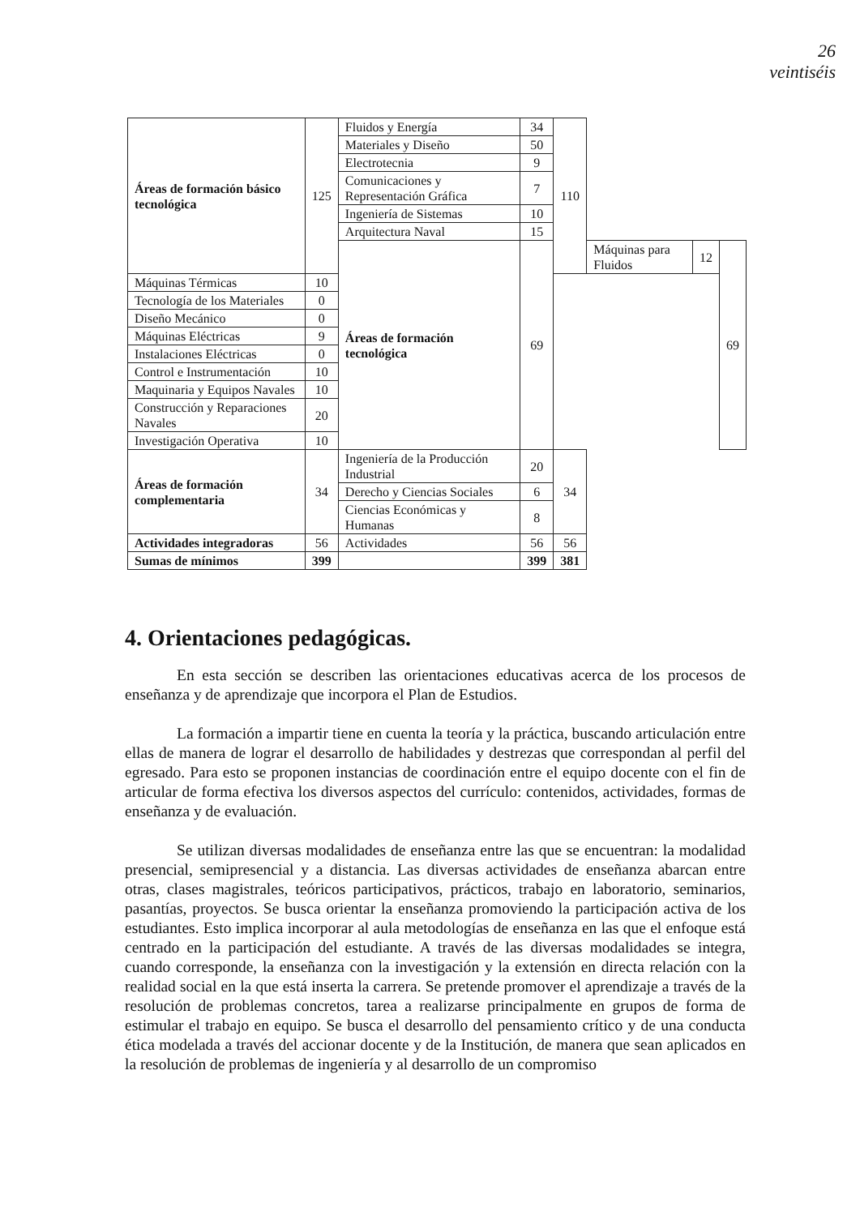26
veintiséis
| Áreas de formación básico tecnológica | 125 | Fluidos y Energía | 34 | 110 | | | |
| | | Materiales y Diseño | 50 | | | | |
| | | Electrotecnia | 9 | | | | |
| | | Comunicaciones y Representación Gráfica | 7 | | | | |
| | | Ingeniería de Sistemas | 10 | | | | |
| | | Arquitectura Naval | 15 | | | | |
| | | Áreas de formación tecnológica | 69 | | Máquinas para Fluidos | 12 | 69 |
| Máquinas Térmicas | 10 | | | | | | |
| Tecnología de los Materiales | 0 | | | | | | |
| Diseño Mecánico | 0 | | | | | | |
| Máquinas Eléctricas | 9 | | | | | | |
| Instalaciones Eléctricas | 0 | | | | | | |
| Control e Instrumentación | 10 | | | | | | |
| Maquinaria y Equipos Navales | 10 | | | | | | |
| Construcción y Reparaciones Navales | 20 | | | | | | |
| Investigación Operativa | 10 | | | | | | |
| Áreas de formación complementaria | 34 | Ingeniería de la Producción Industrial | 20 | 34 | | | |
| | | Derecho y Ciencias Sociales | 6 | | | | |
| | | Ciencias Económicas y Humanas | 8 | | | | |
| Actividades integradoras | 56 | Actividades | 56 | 56 | | | |
| Sumas de mínimos | 399 | | 399 | 381 | | | |
4. Orientaciones pedagógicas.
En esta sección se describen las orientaciones educativas acerca de los procesos de enseñanza y de aprendizaje que incorpora el Plan de Estudios.
La formación a impartir tiene en cuenta la teoría y la práctica, buscando articulación entre ellas de manera de lograr el desarrollo de habilidades y destrezas que correspondan al perfil del egresado. Para esto se proponen instancias de coordinación entre el equipo docente con el fin de articular de forma efectiva los diversos aspectos del currículo: contenidos, actividades, formas de enseñanza y de evaluación.
Se utilizan diversas modalidades de enseñanza entre las que se encuentran: la modalidad presencial, semipresencial y a distancia. Las diversas actividades de enseñanza abarcan entre otras, clases magistrales, teóricos participativos, prácticos, trabajo en laboratorio, seminarios, pasantías, proyectos. Se busca orientar la enseñanza promoviendo la participación activa de los estudiantes. Esto implica incorporar al aula metodologías de enseñanza en las que el enfoque está centrado en la participación del estudiante. A través de las diversas modalidades se integra, cuando corresponde, la enseñanza con la investigación y la extensión en directa relación con la realidad social en la que está inserta la carrera. Se pretende promover el aprendizaje a través de la resolución de problemas concretos, tarea a realizarse principalmente en grupos de forma de estimular el trabajo en equipo. Se busca el desarrollo del pensamiento crítico y de una conducta ética modelada a través del accionar docente y de la Institución, de manera que sean aplicados en la resolución de problemas de ingeniería y al desarrollo de un compromiso